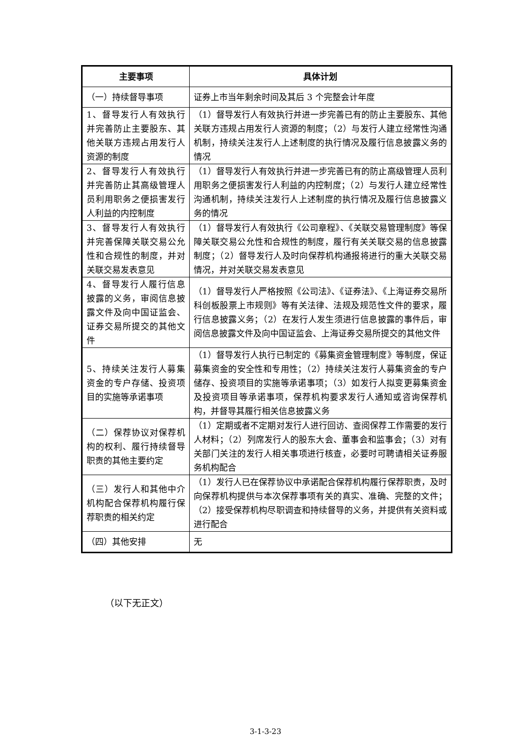| 主要事项 | 具体计划 |
| --- | --- |
| （一）持续督导事项 | 证券上市当年剩余时间及其后 3 个完整会计年度 |
| 1、督导发行人有效执行并完善防止主要股东、其他关联方违规占用发行人资源的制度 | （1）督导发行人有效执行并进一步完善已有的防止主要股东、其他关联方违规占用发行人资源的制度；（2）与发行人建立经常性沟通机制，持续关注发行人上述制度的执行情况及履行信息披露义务的情况 |
| 2、督导发行人有效执行并完善防止其高级管理人员利用职务之便损害发行人利益的内控制度 | （1）督导发行人有效执行并进一步完善已有的防止高级管理人员利用职务之便损害发行人利益的内控制度；（2）与发行人建立经常性沟通机制，持续关注发行人上述制度的执行情况及履行信息披露义务的情况 |
| 3、督导发行人有效执行并完善保障关联交易公允性和合规性的制度，并对关联交易发表意见 | （1）督导发行人有效执行《公司章程》、《关联交易管理制度》等保障关联交易公允性和合规性的制度，履行有关关联交易的信息披露制度；（2）督导发行人及时向保荐机构通报将进行的重大关联交易情况，并对关联交易发表意见 |
| 4、督导发行人履行信息披露的义务，审阅信息披露文件及向中国证监会、证券交易所提交的其他文件 | （1）督导发行人严格按照《公司法》、《证券法》、《上海证券交易所科创板股票上市规则》等有关法律、法规及规范性文件的要求，履行信息披露义务；（2）在发行人发生须进行信息披露的事件后，审阅信息披露文件及向中国证监会、上海证券交易所提交的其他文件 |
| 5、持续关注发行人募集资金的专户存储、投资项目的实施等承诺事项 | （1）督导发行人执行已制定的《募集资金管理制度》等制度，保证募集资金的安全性和专用性；（2）持续关注发行人募集资金的专户储存、投资项目的实施等承诺事项；（3）如发行人拟变更募集资金及投资项目等承诺事项，保荐机构要求发行人通知或咨询保荐机构，并督导其履行相关信息披露义务 |
| （二）保荐协议对保荐机构的权利、履行持续督导职责的其他主要约定 | （1）定期或者不定期对发行人进行回访、查阅保荐工作需要的发行人材料；（2）列席发行人的股东大会、董事会和监事会；（3）对有关部门关注的发行人相关事项进行核查，必要时可聘请相关证券服务机构配合 |
| （三）发行人和其他中介机构配合保荐机构履行保荐职责的相关约定 | （1）发行人已在保荐协议中承诺配合保荐机构履行保荐职责，及时向保荐机构提供与本次保荐事项有关的真实、准确、完整的文件；（2）接受保荐机构尽职调查和持续督导的义务，并提供有关资料或进行配合 |
| （四）其他安排 | 无 |
（以下无正文）
3-1-3-23